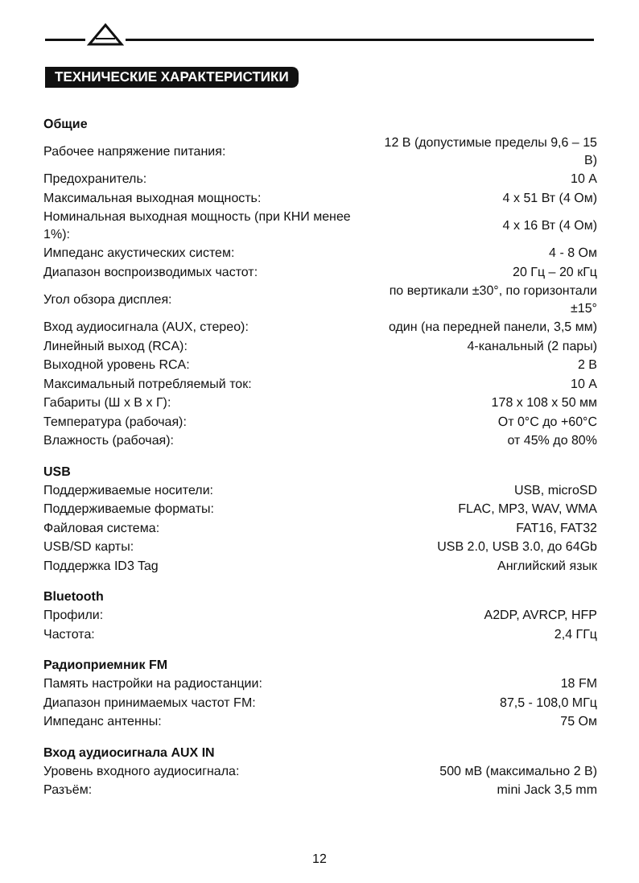ТЕХНИЧЕСКИЕ ХАРАКТЕРИСТИКИ
Общие
| Рабочее напряжение питания: | 12 В (допустимые пределы 9,6 – 15 В) |
| Предохранитель: | 10 А |
| Максимальная выходная мощность: | 4 x 51 Вт (4 Ом) |
| Номинальная выходная мощность (при КНИ менее 1%): | 4 x 16 Вт (4 Ом) |
| Импеданс акустических систем: | 4 - 8 Ом |
| Диапазон воспроизводимых частот: | 20 Гц – 20 кГц |
| Угол обзора дисплея: | по вертикали ±30°, по горизонтали ±15° |
| Вход аудиосигнала (AUX, стерео): | один (на передней панели, 3,5 мм) |
| Линейный выход (RCA): | 4-канальный (2 пары) |
| Выходной уровень RCA: | 2 В |
| Максимальный потребляемый ток: | 10 А |
| Габариты (Ш x В x Г): | 178 x 108 x 50 мм |
| Температура (рабочая): | От 0°С до +60°С |
| Влажность (рабочая): | от 45% до 80% |
USB
| Поддерживаемые носители: | USB, microSD |
| Поддерживаемые форматы: | FLAC, MP3, WAV, WMA |
| Файловая система: | FAT16, FAT32 |
| USB/SD карты: | USB 2.0, USB 3.0, до 64Gb |
| Поддержка ID3 Tag | Английский язык |
Bluetooth
| Профили: | A2DP, AVRCP, HFP |
| Частота: | 2,4 ГГц |
Радиоприемник FM
| Память настройки на радиостанции: | 18 FM |
| Диапазон принимаемых частот FM: | 87,5 - 108,0 МГц |
| Импеданс антенны: | 75 Ом |
Вход аудиосигнала AUX IN
| Уровень входного аудиосигнала: | 500 мВ (максимально 2 В) |
| Разъём: | mini Jack 3,5 mm |
12